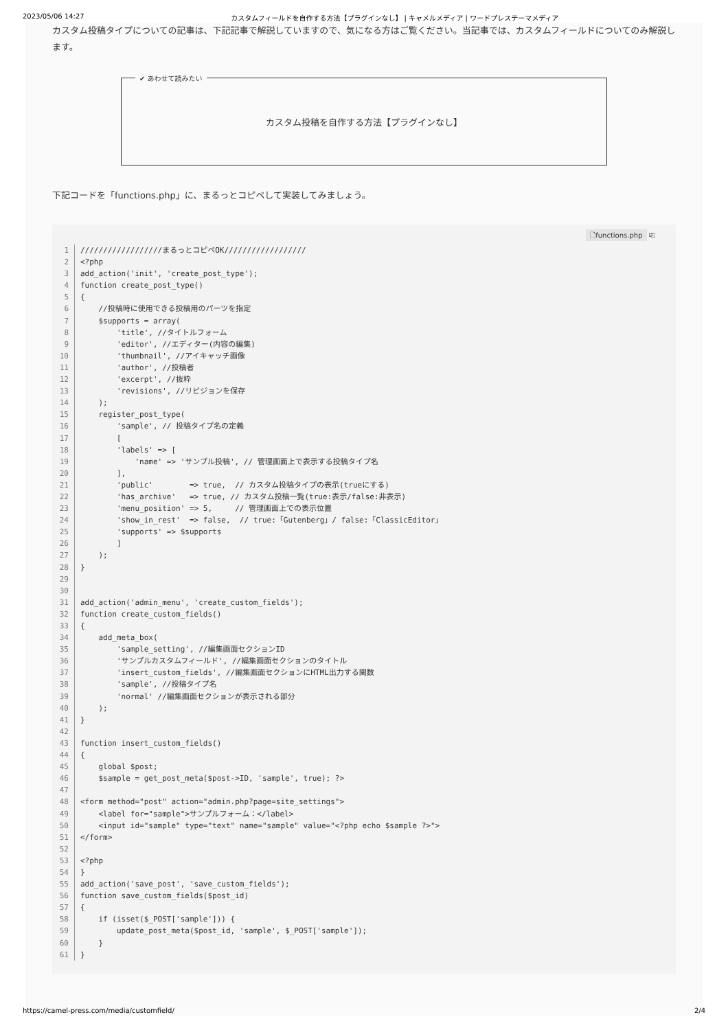2023/05/06 14:27 カスタムフィールドを自作する方法【プラグインなし】 | キャメルメディア | ワードプレステーマメディア
カスタム投稿タイプについての記事は、下記記事で解説していますので、気になる方はご覧ください。当記事では、カスタムフィールドについてのみ解説します。
✔ あわせて読みたい
カスタム投稿を自作する方法【プラグインなし】
下記コードを「functions.php」に、まるっとコピペして実装してみましょう。
🗋functions.php ⎘
1//////////////////まるっとコピペOK//////////////////
2<?php
3add_action('init', 'create_post_type');
4function create_post_type()
5{
6    //投稿時に使用できる投稿用のパーツを指定
7    $supports = array(
8        'title', //タイトルフォーム
9        'editor', //エディター(内容の編集)
10        'thumbnail', //アイキャッチ画像
11        'author', //投稿者
12        'excerpt', //抜粋
13        'revisions', //リビジョンを保存
14    );
15    register_post_type(
16        'sample', // 投稿タイプ名の定義
17        [
18        'labels' => [
19            'name' => 'サンプル投稿', // 管理画面上で表示する投稿タイプ名
20        ],
21        'public'        => true,  // カスタム投稿タイプの表示(trueにする)
22        'has_archive'   => true, // カスタム投稿一覧(true:表示/false:非表示)
23        'menu_position' => 5,     // 管理画面上での表示位置
24        'show_in_rest'  => false,  // true:「Gutenberg」/ false:「ClassicEditor」
25        'supports' => $supports
26        ]
27    );
28}
29
30
31add_action('admin_menu', 'create_custom_fields');
32function create_custom_fields()
33{
34    add_meta_box(
35        'sample_setting', //編集画面セクションID
36        'サンプルカスタムフィールド', //編集画面セクションのタイトル
37        'insert_custom_fields', //編集画面セクションにHTML出力する関数
38        'sample', //投稿タイプ名
39        'normal' //編集画面セクションが表示される部分
40    );
41}
42
43function insert_custom_fields()
44{
45    global $post;
46    $sample = get_post_meta($post->ID, 'sample', true); ?>
47
48<form method="post" action="admin.php?page=site_settings">
49    <label for="sample">サンプルフォーム：</label>
50    <input id="sample" type="text" name="sample" value="<?php echo $sample ?>">
51</form>
52
53<?php
54}
55add_action('save_post', 'save_custom_fields');
56function save_custom_fields($post_id)
57{
58    if (isset($_POST['sample'])) {
59        update_post_meta($post_id, 'sample', $_POST['sample']);
60    }
61}
https://camel-press.com/media/customfield/ 2/4